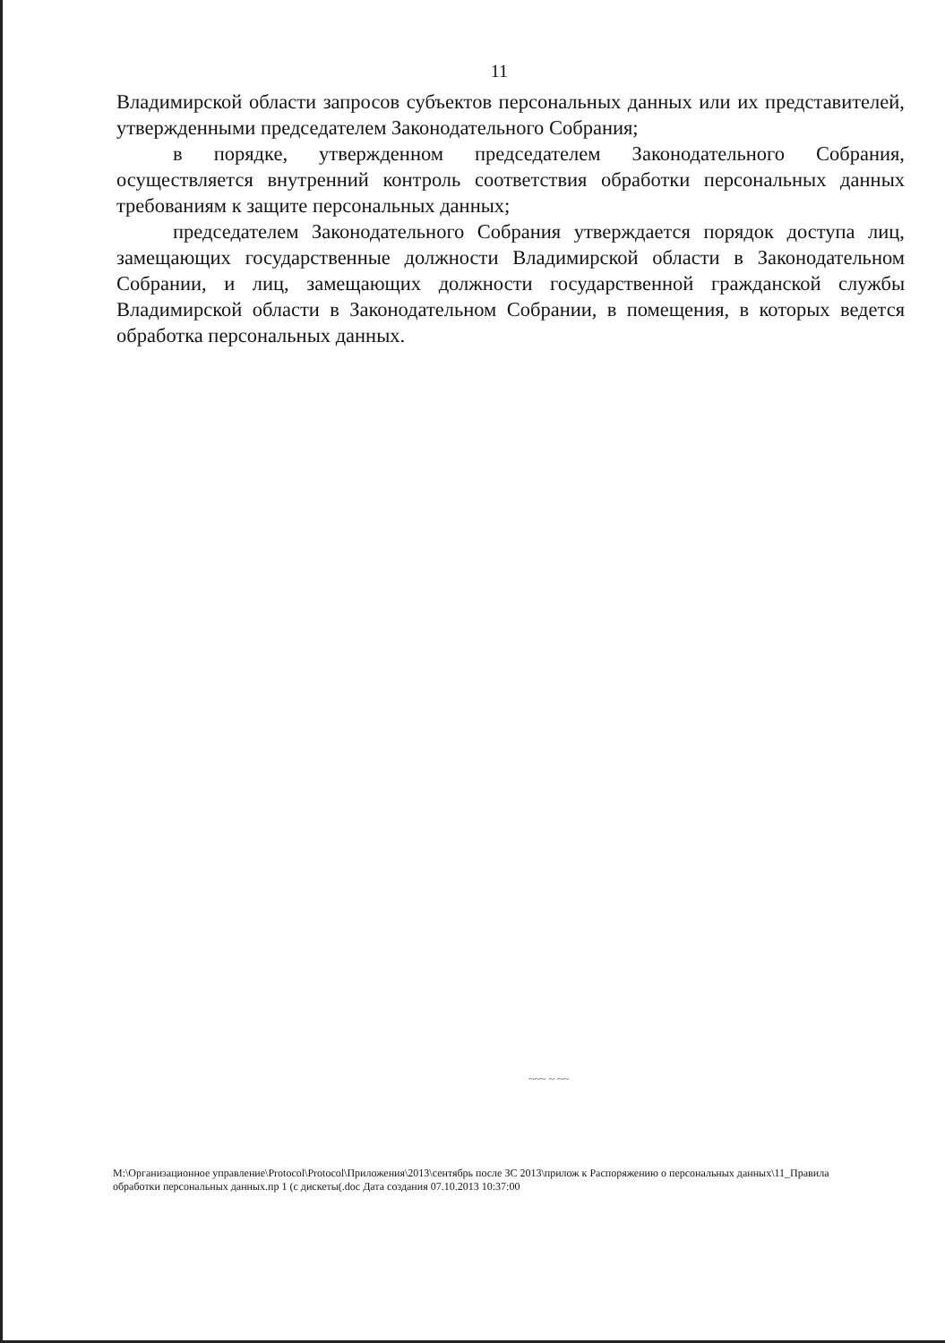11
Владимирской области запросов субъектов персональных данных или их представителей, утвержденными председателем Законодательного Собрания;
в порядке, утвержденном председателем Законодательного Собрания, осуществляется внутренний контроль соответствия обработки персональных данных требованиям к защите персональных данных;
председателем Законодательного Собрания утверждается порядок доступа лиц, замещающих государственные должности Владимирской области в Законодательном Собрании, и лиц, замещающих должности государственной гражданской службы Владимирской области в Законодательном Собрании, в помещения, в которых ведется обработка персональных данных.
~~~ ~ ~~
M:\Организационное управление\Protocol\Protocol\Приложения\2013\сентябрь после ЗС 2013\прилож к Распоряжению о персональных данных\11_Правила обработки персональных данных.пр 1 (с дискеты(.doc Дата создания 07.10.2013 10:37:00